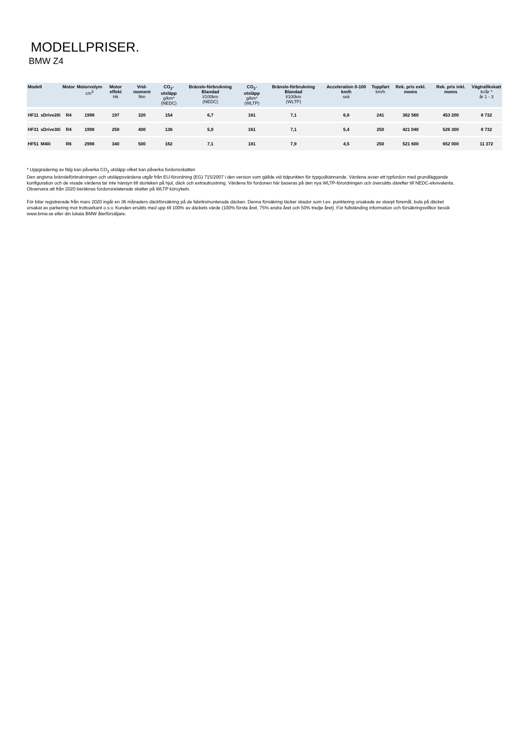MODELLPRISER.
BMW Z4
| Modell | | Motor | Motorvolym cm<sup>3</sup> | Motor effekt Hk | Vrid-moment Nm | CO<sub>2</sub>-utsläpp g/km* (NEDC) | Bränsle-förbrukning Blandad l/100km (NEDC) | CO<sub>2</sub>-utsläpp g/km* (WLTP) | Bränsle-förbrukning Blandad l/100km (WLTP) | Acceleration 0-100 km/h sek | Toppfart km/h | Rek. pris exkl. moms | Rek. pris inkl. moms | Vägtrafikskatt kr/år * år 1 - 3 |
| --- | --- | --- | --- | --- | --- | --- | --- | --- | --- | --- | --- | --- | --- | --- |
| HF11 | sDrive20i | R4 | 1998 | 197 | 320 | 154 | 6,7 | 161 | 7,1 | 6,8 | 241 | 362 560 | 453 200 | 8 732 |
| HF31 | sDrive30i | R4 | 1998 | 258 | 400 | 136 | 5,9 | 161 | 7,1 | 5,4 | 250 | 421 040 | 526 300 | 8 732 |
| HF51 | M40i | R6 | 2998 | 340 | 500 | 162 | 7,1 | 181 | 7,9 | 4,5 | 250 | 521 600 | 652 000 | 11 372 |
* Uppgradering av fälg kan påverka CO<sub>2</sub> utsläpp vilket kan påverka fordonsskatten
Den angivna bränsleförbrukningen och utsläppsvärdena utgår från EU-förordning (EG) 715/2007 i den version som gällde vid tidpunkten för typgodkännande. Värdena avser ett typfordon med grundläggande konfiguration och de visade värdena tar inte hänsyn till storleken på hjul, däck och extrautrustning. Värdena för fordonen här baseras på den nya WLTP-förordningen och översätts därefter till NEDC-ekvivalenta. Observera att från 2020 beräknas fordonsrelaterade skatter på WLTP körcykeln.
För bilar registrerade från mars 2020 ingår en 36 månaders däckförsäkring på de fabriksmonterade däcken. Denna försäkring täcker skador som t.ex. punktering orsakade av skarpt föremål, bula på däcket orsakat av parkering mot trottoarkant o.s.v. Kunden ersätts med upp till 100% av däckets värde (100% första året, 75% andra året och 50% tredje året). För fullständing information och försäkringsvillkor besök www.bmw.se eller din lokala BMW återförsäljare.